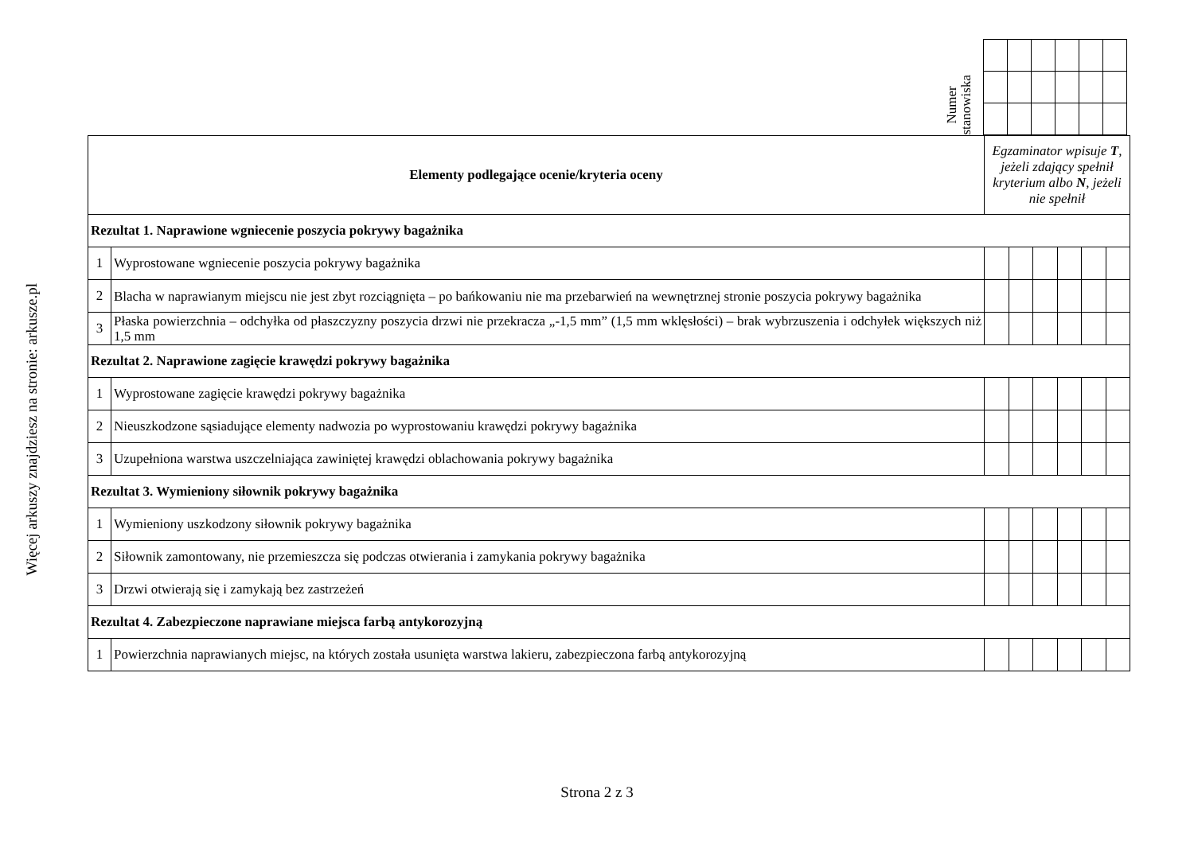Więcej arkuszy znajdziesz na stronie: arkusze.pl
Numer
stanowiska
| Elementy podlegające ocenie/kryteria oceny | | Egzaminator wpisuje T , jeżeli zdający spełnił kryterium albo N , jeżeli nie spełnił | | | | | |
| --- | --- | --- | --- | --- | --- | --- | --- |
| Rezultat 1. Naprawione wgniecenie poszycia pokrywy bagażnika | | | | | | | |
| 1 | Wyprostowane wgniecenie poszycia pokrywy bagażnika | | | | | | |
| 2 | Blacha w naprawianym miejscu nie jest zbyt rozciągnięta – po bańkowaniu nie ma przebarwień na wewnętrznej stronie poszycia pokrywy bagażnika | | | | | | |
| 3 | Płaska powierzchnia – odchyłka od płaszczyzny poszycia drzwi nie przekracza „-1,5 mm” (1,5 mm wklęsłości) – brak wybrzuszenia i odchyłek większych niż 1,5 mm | | | | | | |
| Rezultat 2. Naprawione zagięcie krawędzi pokrywy bagażnika | | | | | | | |
| 1 | Wyprostowane zagięcie krawędzi pokrywy bagażnika | | | | | | |
| 2 | Nieuszkodzone sąsiadujące elementy nadwozia po wyprostowaniu krawędzi pokrywy bagażnika | | | | | | |
| 3 | Uzupełniona warstwa uszczelniająca zawiniętej krawędzi oblachowania pokrywy bagażnika | | | | | | |
| Rezultat 3. Wymieniony siłownik pokrywy bagażnika | | | | | | | |
| 1 | Wymieniony uszkodzony siłownik pokrywy bagażnika | | | | | | |
| 2 | Siłownik zamontowany, nie przemieszcza się podczas otwierania i zamykania pokrywy bagażnika | | | | | | |
| 3 | Drzwi otwierają się i zamykają bez zastrzeżeń | | | | | | |
| Rezultat 4. Zabezpieczone naprawiane miejsca farbą antykorozyjną | | | | | | | |
| 1 | Powierzchnia naprawianych miejsc, na których została usunięta warstwa lakieru, zabezpieczona farbą antykorozyjną | | | | | | |
Strona 2 z 3